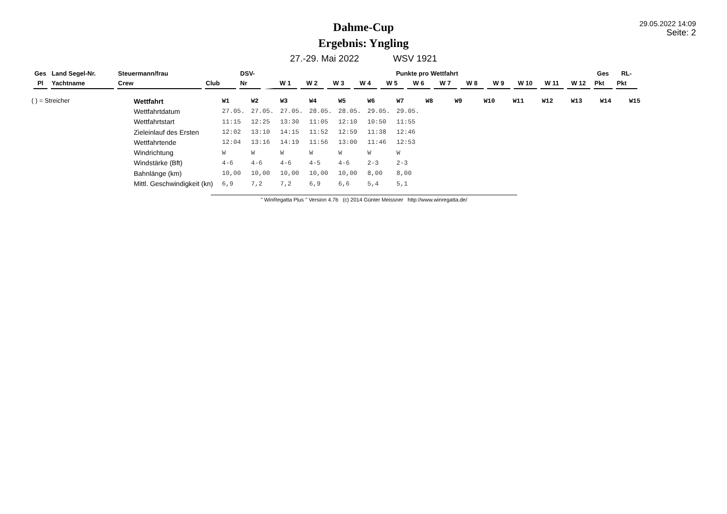Dahme-Cup
Ergebnis: Yngling
29.05.2022 14:09
Seite: 2
27.-29. Mai 2022 WSV 1921
| Ges | Land Segel-Nr. | Steuermann/frau | | DSV- | Punkte pro Wettfahrt | | | | | | | | | | | | Ges | RL- |
| Pl | Yachtname | Crew | Club | Nr | W 1 | W 2 | W 3 | W 4 | W 5 | W 6 | W 7 | W 8 | W 9 | W 10 | W 11 | W 12 | Pkt | Pkt |
( ) = Streicher
| Wettfahrt | W1 | W2 | W3 | W4 | W5 | W6 | W7 | W8 | W9 | W10 | W11 | W12 | W13 | W14 | W15 |
| Wettfahrtdatum | 27.05. | 27.05. | 27.05. | 28.05. | 28.05. | 29.05. | 29.05. | | | | | | | | |
| Wettfahrtstart | 11:15 | 12:25 | 13:30 | 11:05 | 12:10 | 10:50 | 11:55 | | | | | | | | |
| Zieleinlauf des Ersten | 12:02 | 13:10 | 14:15 | 11:52 | 12:59 | 11:38 | 12:46 | | | | | | | | |
| Wettfahrtende | 12:04 | 13:16 | 14:19 | 11:56 | 13:00 | 11:46 | 12:53 | | | | | | | | |
| Windrichtung | W | W | W | W | W | W | W | | | | | | | | |
| Windstärke (Bft) | 4-6 | 4-6 | 4-6 | 4-5 | 4-6 | 2-3 | 2-3 | | | | | | | | |
| Bahnlänge (km) | 10,00 | 10,00 | 10,00 | 10,00 | 10,00 | 8,00 | 8,00 | | | | | | | | |
| Mittl. Geschwindigkeit (kn) | 6,9 | 7,2 | 7,2 | 6,9 | 6,6 | 5,4 | 5,1 | | | | | | | | |
" WinRegatta Plus " Version 4.7b (c) 2014 Günter Meissner http://www.winregatta.de/